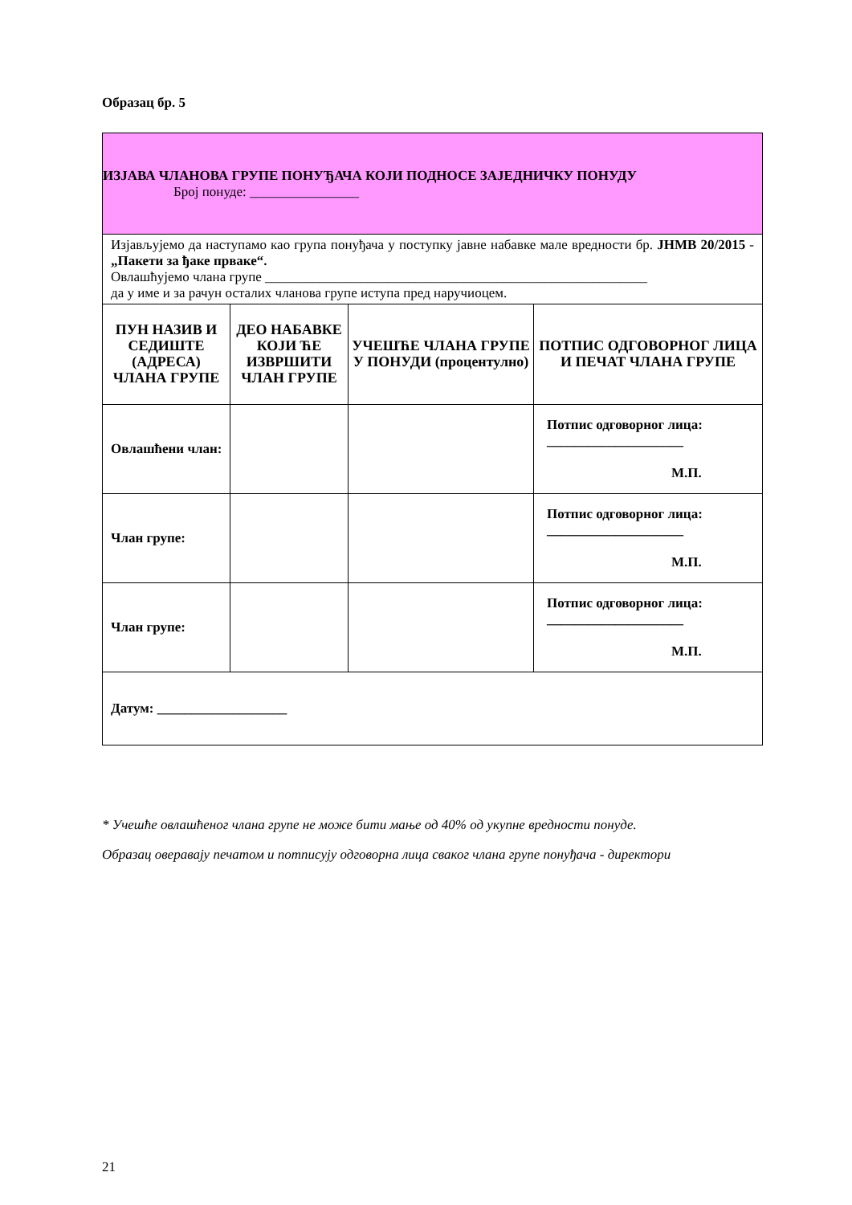Образац бр. 5
| ИЗЈАВА ЧЛАНОВА ГРУПЕ ПОНУЂАЧА КОЈИ ПОДНОСЕ ЗАЈЕДНИЧКУ ПОНУДУ Број понуде: ________________ | | | |
| Изјављујемо да наступамо као група понуђача у поступку јавне набавке мале вредности бр. ЈНМВ 20/2015 - „Пакети за ђаке прваке“. Овлашћујемо члана групе ________________________________________________________ да у име и за рачун осталих чланова групе иступа пред наручиоцем. | | | |
| ПУН НАЗИВ И СЕДИШТЕ (АДРЕСА) ЧЛАНА ГРУПЕ | ДЕО НАБАВКЕ КОЈИ ЋЕ ИЗВРШИТИ ЧЛАН ГРУПЕ | УЧЕШЋЕ ЧЛАНА ГРУПЕ У ПОНУДИ (процентулно) | ПОТПИС ОДГОВОРНОГ ЛИЦА И ПЕЧАТ ЧЛАНА ГРУПЕ |
| Овлашћени члан: | | | Потпис одговорног лица: ____________________ М.П. |
| Члан групе: | | | Потпис одговорног лица: ____________________ М.П. |
| Члан групе: | | | Потпис одговорног лица: ____________________ М.П. |
| Датум: ___________________ | | | |
* Учешће овлашћеног члана групе не може бити мање од 40% од укупне вредности понуде.
Образац оверавају печатом и потписују одговорна лица сваког члана групе понуђача - директори
21